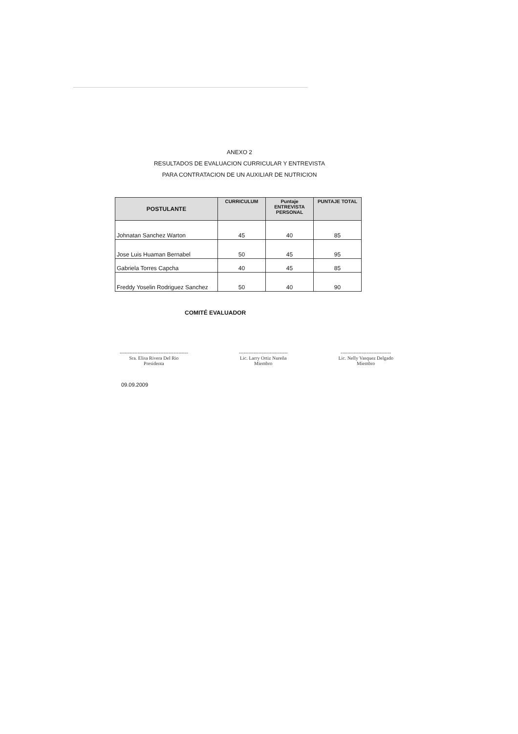ANEXO 2
RESULTADOS DE EVALUACION CURRICULAR Y ENTREVISTA
PARA CONTRATACION DE UN AUXILIAR DE NUTRICION
| POSTULANTE | CURRICULUM | Puntaje ENTREVISTA PERSONAL | PUNTAJE TOTAL |
| --- | --- | --- | --- |
| Johnatan Sanchez Warton | 45 | 40 | 85 |
| Jose Luis Huaman Bernabel | 50 | 45 | 95 |
| Gabriela Torres Capcha | 40 | 45 | 85 |
| Freddy Yoselin Rodriguez Sanchez | 50 | 40 | 90 |
COMITÉ EVALUADOR
------------------------------------------
Sra. Elisa Rivera Del Rio
Presidenta
------------------------------
Lic. Larry Ortiz Nureña
Miembro
-------------------------------
Lic. Nelly Vasquez Delgado
Miembro
09.09.2009